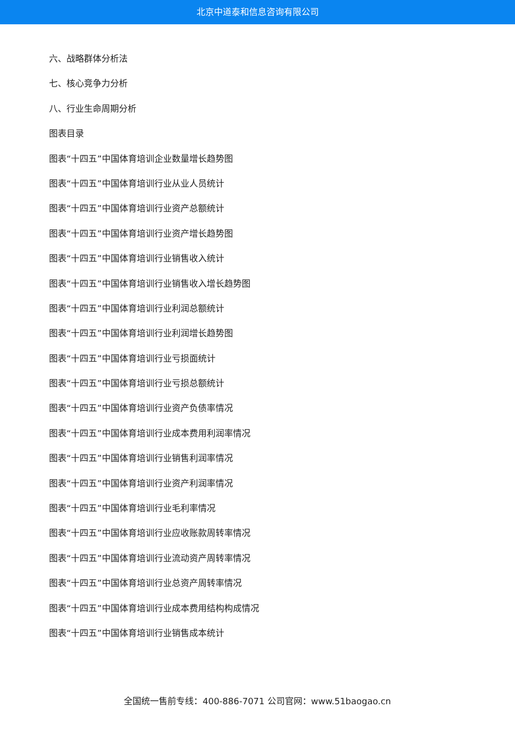北京中道泰和信息咨询有限公司
六、战略群体分析法
七、核心竞争力分析
八、行业生命周期分析
图表目录
图表“十四五”中国体育培训企业数量增长趋势图
图表“十四五”中国体育培训行业从业人员统计
图表“十四五”中国体育培训行业资产总额统计
图表“十四五”中国体育培训行业资产增长趋势图
图表“十四五”中国体育培训行业销售收入统计
图表“十四五”中国体育培训行业销售收入增长趋势图
图表“十四五”中国体育培训行业利润总额统计
图表“十四五”中国体育培训行业利润增长趋势图
图表“十四五”中国体育培训行业亏损面统计
图表“十四五”中国体育培训行业亏损总额统计
图表“十四五”中国体育培训行业资产负债率情况
图表“十四五”中国体育培训行业成本费用利润率情况
图表“十四五”中国体育培训行业销售利润率情况
图表“十四五”中国体育培训行业资产利润率情况
图表“十四五”中国体育培训行业毛利率情况
图表“十四五”中国体育培训行业应收账款周转率情况
图表“十四五”中国体育培训行业流动资产周转率情况
图表“十四五”中国体育培训行业总资产周转率情况
图表“十四五”中国体育培训行业成本费用结构构成情况
图表“十四五”中国体育培训行业销售成本统计
全国统一售前专线：400-886-7071 公司官网：www.51baogao.cn